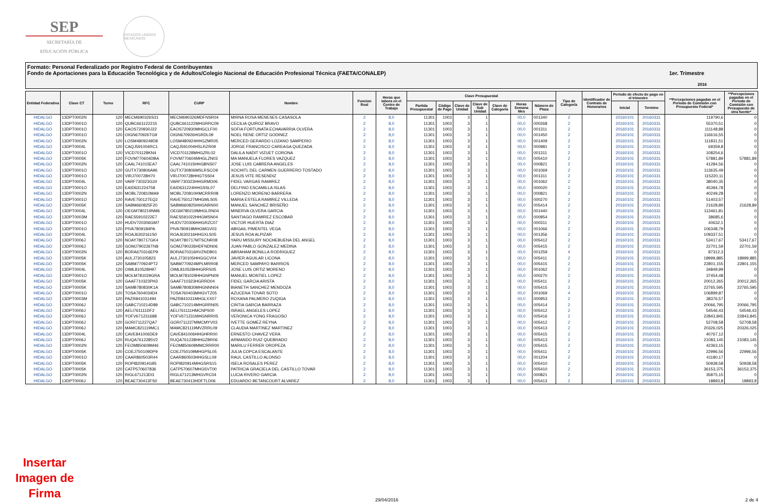SEP
SECRETARÍA DE
EDUCACIÓN PÚBLICA
ESTADOS UNIDOS MEXICANOS
Formato: Personal Federalizado por Registro Federal de Contribuyentes
Fondo de Aportaciones para la Educación Tecnológica y de Adultos/Colegio Nacional de Educación Profesional Técnica (FAETA/CONALEP) 1er. Trimestre
2016
| Entidad Federativa | Clave CT | Turno | RFC | CURP | Nombre | Funcion Real | Horas que labora en el Centro de Trabajo | Clave Presupuestal | | | | | | | Tipo de Categoría | Identificador de Contrato de Honorarios | Periodo de efecto de pago en el trimestre | | **Percepciones pagadas en el Periodo de Comisión con Presupuesto Federal* | **Percepciones pagadas en el Periodo de Comisión con Presupuesto de otra fuente* |
| --- | --- | --- | --- | --- | --- | --- | --- | --- | --- | --- | --- | --- | --- | --- | --- | --- | --- | --- | --- | --- |
| | | | | | | | | Partida Presupuestal | Código de Pago | Clave de Unidad | Clave de Sub Unidad | Clave de Categoría | Horas Semana Mes | Número de Plaza | | | Inicial | Termino | | |
| HIDALGO | 13DPT0002N | 120 | MECM690326S31 | MECM690326MDFNSR04 | MIRNA ROSA MENESES CASASOLA | 2 | 8,0 | 11301 | 1003 | 3 | 1 | | 00,0 | 001340 | 2 | | 20160101 | 20160331 | 119790,6 | 0 |
| HIDALGO | 13DPT0001O | 120 | QUBC661122215 | QUBC661122MHGRRC09 | CECILIA QUIROZ BRAVO | 2 | 8,0 | 11301 | 1003 | 3 | 1 | | 00,0 | 000268 | 2 | | 20160101 | 20160331 | 55370,51 | 0 |
| HIDALGO | 13DPT0001O | 120 | EAOS720930J22 | EAOS720930MHGCLF00 | SOFIA FORTUNATA ECHAVARRIA OLVERA | 2 | 8,0 | 11301 | 1003 | 3 | 1 | | 00,0 | 001311 | 2 | | 20160101 | 20160331 | 111148,88 | 0 |
| HIDALGO | 13DPT0001O | 120 | OIGN670926TG9 | OIGN670926HGRDL09 | NOEL RENE ORTIZ GODINEZ | 2 | 8,0 | 11301 | 1003 | 3 | 1 | | 00,0 | 001450 | 2 | | 20160101 | 20160331 | 116616,55 | 0 |
| HIDALGO | 13DPT0002N | 120 | LOSM4809249D8 | LOSM480924HHGZMR05 | MERCED GERARDO LOZANO SAMPERIO | 2 | 8,0 | 11301 | 1003 | 3 | 1 | | 00,0 | 001409 | 2 | | 20160101 | 20160331 | 111831,51 | 0 |
| HIDALGO | 13DPT0004L | 120 | CAQJ591004RC1 | CAQJ591004HSLRZR09 | JORGE FRANCISCO CAREAGA QUEZADA | 2 | 8,0 | 11301 | 1003 | 3 | 1 | | 00,0 | 000981 | 2 | | 20160101 | 20160331 | 69359,8 | 0 |
| HIDALGO | 13DPT0001O | 120 | VICD701128KN4 | VICD701128MHGZRL02 | DALILA NADIT VIZUET CORONA | 2 | 8,0 | 11301 | 1003 | 3 | 1 | | 00,0 | 001311 | 2 | | 20160101 | 20160331 | 108254,6 | 0 |
| HIDALGO | 13DPT0005K | 120 | FOVM770604DBA | FOVM770604MHGLZN03 | MA MANUELA FLORES VAZQUEZ | 2 | 8,0 | 11301 | 1003 | 3 | 1 | | 00,0 | 005410 | 2 | | 20160101 | 20160331 | 57881,89 | 57881,89 |
| HIDALGO | 13DPT0002N | 120 | CAAL741015EA7 | CAAL741015HHGBNS07 | JOSE LUIS CABRERA ANGELES | 2 | 8,0 | 11301 | 1003 | 3 | 1 | | 00,0 | 000821 | 2 | | 20160101 | 20160331 | 41284,56 | 0 |
| HIDALGO | 13DPT0001O | 120 | GUTX730806A96 | GUTX730806MSLRSCO9 | XOCHITL DEL CARMEN GUERRERO TOSTADO | 2 | 8,0 | 11301 | 1003 | 3 | 1 | | 00,0 | 001069 | 2 | | 20160101 | 20160331 | 113635,49 | 0 |
| HIDALGO | 13DPT0001O | 120 | VIRJ700728H70 | VIRJ700728HHGTSS04 | JESUS VITE RESENDIZ | 2 | 8,0 | 11301 | 1003 | 3 | 1 | | 00,0 | 001311 | 2 | | 20160101 | 20160331 | 115220,11 | 0 |
| HIDALGO | 13DPT0004L | 120 | VARF730323G24 | VARF730323HHGRMD06 | FIDEL VARGAS RAMIREZ | 2 | 8,0 | 11301 | 1003 | 3 | 1 | | 00,0 | 001062 | 2 | | 20160101 | 20160331 | 38040,35 | 0 |
| HIDALGO | 13DPT0001O | 120 | EAID631224758 | EAID631224HHGSSL07 | DELFINO ESCAMILLA ISLAS | 2 | 8,0 | 11301 | 1003 | 3 | 1 | | 00,0 | 000020 | 2 | | 20160101 | 20160331 | 45394,78 | 0 |
| HIDALGO | 13DPT0002N | 120 | MOBL720810MA9 | MOBL720810HMCRRR08 | LORENZO MORENO BARRERA | 2 | 8,0 | 11301 | 1003 | 3 | 1 | | 00,0 | 000821 | 2 | | 20160101 | 20160331 | 40249,28 | 0 |
| HIDALGO | 13DPT0001O | 120 | RAVE750127EQ2 | RAVE750127MHGMLS05 | MARIA ESTELA RAMIREZ VILLEDA | 2 | 8,0 | 11301 | 1003 | 3 | 1 | | 00,0 | 000270 | 2 | | 20160101 | 20160331 | 51403,57 | 0 |
| HIDALGO | 13DPT0005K | 120 | SABM660825F20 | SABM660825HHGNRN00 | MANUEL SANCHEZ BRISEÑO | 2 | 8,0 | 11301 | 1003 | 3 | 1 | | 00,0 | 005414 | 2 | | 20160101 | 20160331 | 21628,89 | 21628,89 |
| HIDALGO | 13DPT0004L | 120 | OEGM780219NM6 | OEGM780219MHGLRN04 | MINERVA OLVERA GARCIA | 2 | 8,0 | 11301 | 1003 | 3 | 1 | | 00,0 | 001440 | 2 | | 20160101 | 20160331 | 113461,81 | 0 |
| HIDALGO | 13DPT0003M | 120 | RAES5910222E7 | RAES591022HHGMSN04 | SANTIAGO RAMIREZ ESCOBAR | 2 | 8,0 | 11301 | 1003 | 3 | 1 | | 00,0 | 000954 | 2 | | 20160101 | 20160331 | 38685,6 | 0 |
| HIDALGO | 13DPT0001O | 120 | HUDV720306GM7 | HUDV720306HHGRZC07 | VICTOR HUERTA DIAZ | 2 | 8,0 | 11301 | 1003 | 3 | 1 | | 00,0 | 000311 | 2 | | 20160101 | 20160331 | 40632,1 | 0 |
| HIDALGO | 13DPT0001O | 120 | PIVA7809184PA | PIVA780918MHGMGV03 | ABIGAIL PIMENTEL VEGA | 2 | 8,0 | 11301 | 1003 | 3 | 1 | | 00,0 | 001066 | 2 | | 20160101 | 20160331 | 106348,79 | 0 |
| HIDALGO | 13DPT0004L | 120 | ROAJ6302161S0 | ROAJ630216HHGXLS05 | JESUS ROA ALPIZAR | 2 | 8,0 | 11301 | 1003 | 3 | 1 | | 00,0 | 001356 | 2 | | 20160101 | 20160331 | 109337,51 | 0 |
| HIDALGO | 13DPT0006J | 120 | NOAY780717GK4 | NOAY780717MTSCNR08 | YARU MISSURY NOCHEBUENA DEL ANGEL | 2 | 8,0 | 11301 | 1003 | 3 | 1 | | 00,0 | 005412 | 2 | | 20160101 | 20160331 | 53417,67 | 53417,67 |
| HIDALGO | 13DPT0006J | 120 | GOMJ790226TN8 | GOMJ790226HDFNDN06 | JUAN PABLO GONZALEZ MEDINA | 2 | 8,0 | 11301 | 1003 | 3 | 1 | | 00,0 | 005415 | 2 | | 20160101 | 20160331 | 22701,59 | 22701,59 |
| HIDALGO | 13DPT0002N | 120 | BORA670316EP9 | BORA670316HVZNDB01 | ABRAHAM BONILLA RODRIGUEZ | 2 | 8,0 | 11301 | 1003 | 3 | 1 | | 00,0 | 001259 | 4 | | 20160101 | 20160331 | 87312,3 | 0 |
| HIDALGO | 13DPT0005K | 120 | AULJ730105823 | AULJ730105HHGGCV04 | JAVIER AGUILAR LICONA | 2 | 8,0 | 11301 | 1003 | 3 | 1 | | 00,0 | 005411 | 2 | | 20160101 | 20160331 | 18999,885 | 18999,885 |
| HIDALGO | 13DPT0005K | 120 | SABM770924PT2 | SABM770924MPLMRR08 | MERCED SAMPAYO BARRIOS | 2 | 8,0 | 11301 | 1003 | 3 | 1 | | 00,0 | 005415 | 2 | | 20160101 | 20160331 | 22801,155 | 22801,155 |
| HIDALGO | 13DPT0004L | 120 | OIML810528H97 | OIML810528HHGRRS05 | JOSE LUIS ORTIZ MORENO | 2 | 8,0 | 11301 | 1003 | 3 | 1 | | 00,0 | 001062 | 2 | | 20160101 | 20160331 | 34849,99 | 0 |
| HIDALGO | 13DPT0001O | 120 | MOLM781029GRA | MOLM781029HHGNPN09 | MANUEL MONTIEL LOPEZ | 2 | 8,0 | 11301 | 1003 | 3 | 1 | | 00,0 | 000270 | 2 | | 20160101 | 20160331 | 37454,48 | 0 |
| HIDALGO | 13DPT0005K | 120 | GAAF710323PH3 | GAAF710323HGRRD04 | FIDEL GARCIA ARISTA | 2 | 8,0 | 11301 | 1003 | 3 | 1 | | 00,0 | 005411 | 2 | | 20160101 | 20160331 | 20012,265 | 20012,265 |
| HIDALGO | 13DPT0005K | 120 | SAMB780830K1A | SAMB780830MHGNNN04 | BIANETH SANCHEZ MENDOZA | 2 | 8,0 | 11301 | 1003 | 3 | 1 | | 00,0 | 005415 | 2 | | 20160101 | 20160331 | 22765,595 | 22765,595 |
| HIDALGO | 13DPT0001O | 120 | TOSA7604034D4 | TOSA760403MHGVTZ05 | AZUCENA TOVAR SOTO | 2 | 8,0 | 11301 | 1003 | 3 | 1 | | 00,0 | 001069 | 4 | | 20160101 | 20160331 | 106899,87 | 0 |
| HIDALGO | 13DPT0003M | 120 | PAZR841031494 | PAZR841031MHGLXX07 | ROXANA PALMERO ZUQIGA | 2 | 8,0 | 11301 | 1003 | 3 | 1 | | 00,0 | 000953 | 2 | | 20160101 | 20160331 | 38376,57 | 0 |
| HIDALGO | 13DPT0006J | 120 | GABC710214D89 | GABC710214MHGRRN05 | CINTIA GARCIA BARRAZA | 2 | 8,0 | 11301 | 1003 | 3 | 1 | | 00,0 | 005414 | 2 | | 20160101 | 20160331 | 20066,795 | 20066,795 |
| HIDALGO | 13DPT0006J | 120 | AELI761111DF2 | AELI761111HMCNPS00 | ISRAEL ANGELES LOPEZ | 2 | 8,0 | 11301 | 1003 | 3 | 1 | | 00,0 | 005412 | 2 | | 20160101 | 20160331 | 54546,43 | 54546,43 |
| HIDALGO | 13DPT0006J | 120 | YOFV671231688 | YOFV671231MHGNRR05 | VERONICA YONG FRAGOSO | 2 | 8,0 | 11301 | 1003 | 3 | 1 | | 00,0 | 005416 | 2 | | 20160101 | 20160331 | 22843,845 | 22843,845 |
| HIDALGO | 13DPT0006J | 120 | GORI711227QA7 | GORI711227MMCMYV03 | IVETTE GOMEZ REYNA | 2 | 8,0 | 11301 | 1003 | 3 | 1 | | 00,0 | 005412 | 2 | | 20160101 | 20160331 | 52708,58 | 52708,58 |
| HIDALGO | 13DPT0006J | 120 | MAMC821119MC1 | MAMC821119MVZRRL09 | CLAUDIA MARTINEZ MARTINEZ | 2 | 8,0 | 11301 | 1003 | 3 | 1 | | 00,0 | 005413 | 2 | | 20160101 | 20160331 | 20326,025 | 20326,025 |
| HIDALGO | 13DPT0004L | 120 | CAVE841006DE9 | CAVE841006HHGHRR00 | ERNESTO CHAVEZ VERA | 2 | 8,0 | 11301 | 1003 | 3 | 1 | | 00,0 | 005415 | 2 | | 20160101 | 20160331 | 40767,12 | 0 |
| HIDALGO | 13DPT0006J | 120 | RUQA7612285V2 | RUQA761228HHGZBR06 | ARMANDO RUIZ QUEBRADO | 2 | 8,0 | 11301 | 1003 | 3 | 1 | | 00,0 | 005413 | 2 | | 20160101 | 20160331 | 21083,145 | 21083,145 |
| HIDALGO | 13DPT0002N | 120 | FEOM850609M46 | FEOM850609MMCRRR00 | MARILU FERRER OROPEZA | 2 | 8,0 | 11301 | 1003 | 3 | 1 | | 00,0 | 005415 | 2 | | 20160101 | 20160331 | 42363,15 | 0 |
| HIDALGO | 13DPT0005K | 120 | COEJ750109DP9 | COEJ750109MHGPSL05 | JULIA COPCA ESCALANTE | 2 | 8,0 | 11301 | 1003 | 3 | 1 | | 00,0 | 005411 | 2 | | 20160101 | 20160331 | 22996,56 | 22996,56 |
| HIDALGO | 13DPT0001O | 120 | CAAR860503R44 | CAAR860503HHGSLL09 | RAUL CASTILLO ALONSO | 2 | 8,0 | 11301 | 1003 | 3 | 1 | | 00,0 | 001204 | 2 | | 20160101 | 20160331 | 41180,17 | 0 |
| HIDALGO | 13DPT0005K | 120 | ROPI820914G95 | ROPI820914MHGSRS15 | ISELA ROSALES PEREZ | 2 | 8,0 | 11301 | 1003 | 3 | 1 | | 00,0 | 005410 | 2 | | 20160101 | 20160331 | 50938,58 | 50938,58 |
| HIDALGO | 13DPT0005K | 120 | CATP570607836 | CATP570607MHGSVT00 | PATRICIA GRACIELA DEL CASTILLO TOVAR | 2 | 8,0 | 11301 | 1003 | 3 | 1 | | 00,0 | 005410 | 2 | | 20160101 | 20160331 | 36153,375 | 36153,375 |
| HIDALGO | 13DPT0002N | 120 | RIGL671213DI1 | RIGL671213MHGVRC04 | LUCIA RIVERO GARCIA | 2 | 8,0 | 11301 | 1003 | 3 | 1 | | 00,0 | 000821 | 2 | | 20160101 | 20160331 | 35875,15 | 0 |
| HIDALGO | 13DPT0006J | 120 | BEAE730413FS0 | BEAE730413HDFTLD06 | EDUARDO BETANCOURT ALVAREZ | 2 | 8,0 | 11301 | 1003 | 3 | 1 | | 00,0 | 005413 | 2 | | 20160101 | 20160331 | 18893,8 | 18893,8 |
Insertar
Imagen de
Firma
29/04/2016 2 de 4